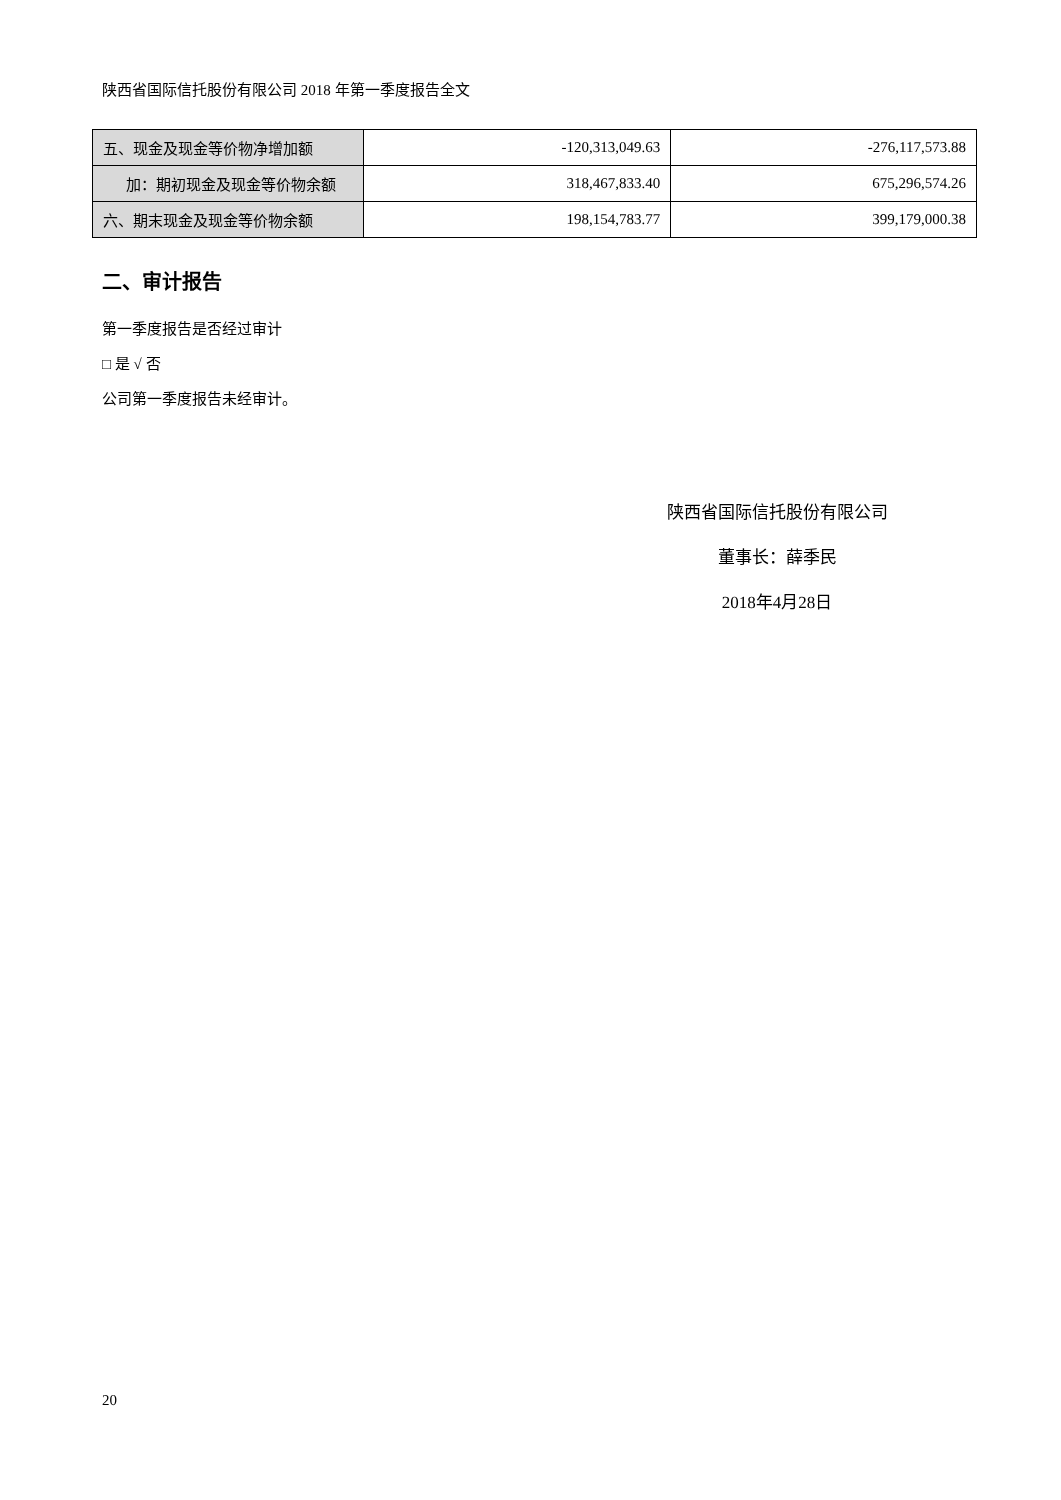陕西省国际信托股份有限公司 2018 年第一季度报告全文
| 五、现金及现金等价物净增加额 | -120,313,049.63 | -276,117,573.88 |
| 加：期初现金及现金等价物余额 | 318,467,833.40 | 675,296,574.26 |
| 六、期末现金及现金等价物余额 | 198,154,783.77 | 399,179,000.38 |
二、审计报告
第一季度报告是否经过审计
□ 是 √ 否
公司第一季度报告未经审计。
陕西省国际信托股份有限公司
董事长：薛季民
2018年4月28日
20